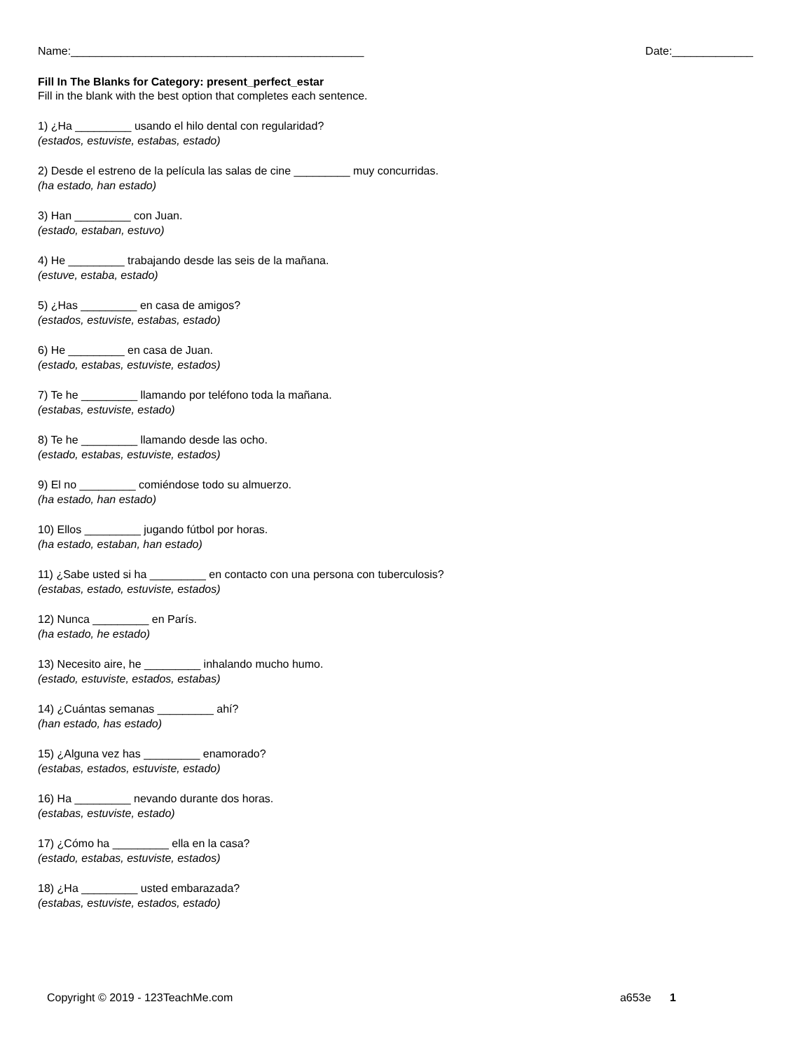Name:_______________________________________________ Date:_____________
Fill In The Blanks for Category: present_perfect_estar
Fill in the blank with the best option that completes each sentence.
1) ¿Ha _________ usando el hilo dental con regularidad?
(estados, estuviste, estabas, estado)
2) Desde el estreno de la película las salas de cine _________ muy concurridas.
(ha estado, han estado)
3) Han _________ con Juan.
(estado, estaban, estuvo)
4) He _________ trabajando desde las seis de la mañana.
(estuve, estaba, estado)
5) ¿Has _________ en casa de amigos?
(estados, estuviste, estabas, estado)
6) He _________ en casa de Juan.
(estado, estabas, estuviste, estados)
7) Te he _________ llamando por teléfono toda la mañana.
(estabas, estuviste, estado)
8) Te he _________ llamando desde las ocho.
(estado, estabas, estuviste, estados)
9) El no _________ comiéndose todo su almuerzo.
(ha estado, han estado)
10) Ellos _________ jugando fútbol por horas.
(ha estado, estaban, han estado)
11) ¿Sabe usted si ha _________ en contacto con una persona con tuberculosis?
(estabas, estado, estuviste, estados)
12) Nunca _________ en París.
(ha estado, he estado)
13) Necesito aire, he _________ inhalando mucho humo.
(estado, estuviste, estados, estabas)
14) ¿Cuántas semanas _________ ahí?
(han estado, has estado)
15) ¿Alguna vez has _________ enamorado?
(estabas, estados, estuviste, estado)
16) Ha _________ nevando durante dos horas.
(estabas, estuviste, estado)
17) ¿Cómo ha _________ ella en la casa?
(estado, estabas, estuviste, estados)
18) ¿Ha _________ usted embarazada?
(estabas, estuviste, estados, estado)
Copyright © 2019 - 123TeachMe.com a653e 1